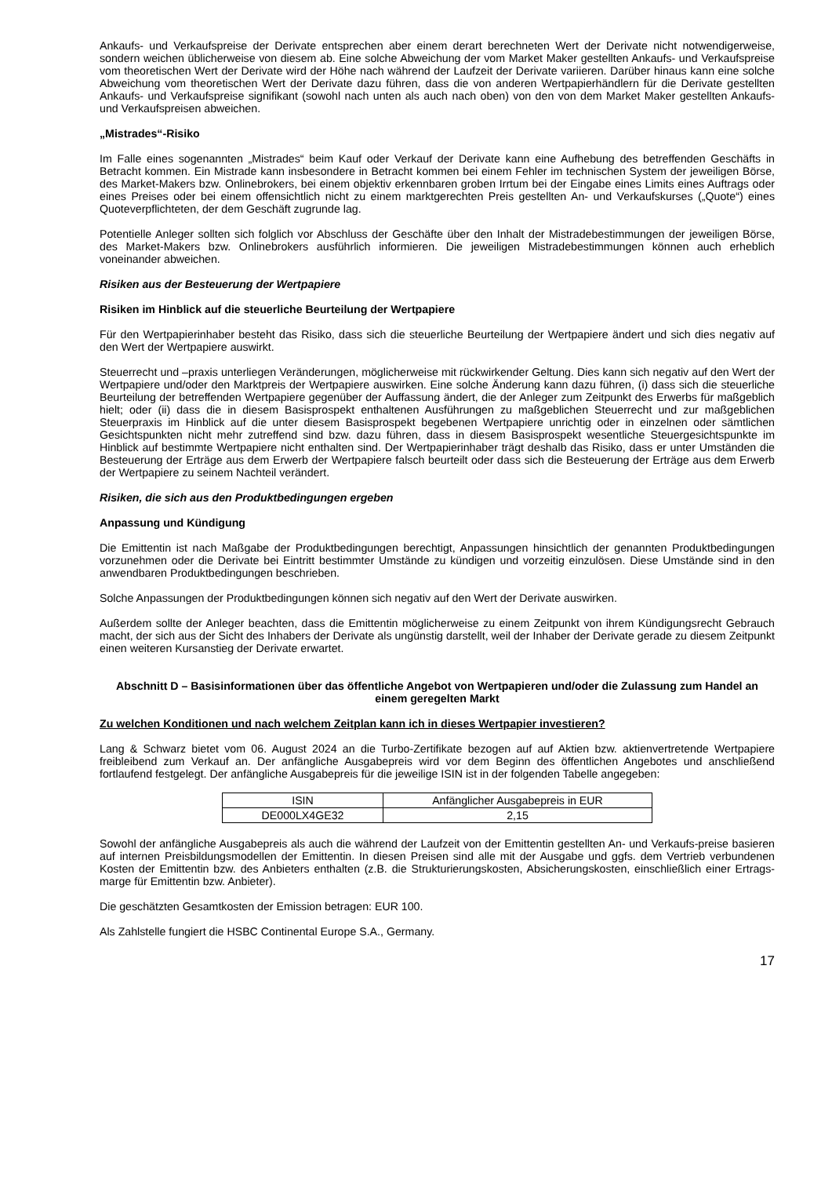Ankaufs- und Verkaufspreise der Derivate entsprechen aber einem derart berechneten Wert der Derivate nicht notwendigerweise, sondern weichen üblicherweise von diesem ab. Eine solche Abweichung der vom Market Maker gestellten Ankaufs- und Verkaufspreise vom theoretischen Wert der Derivate wird der Höhe nach während der Laufzeit der Derivate variieren. Darüber hinaus kann eine solche Abweichung vom theoretischen Wert der Derivate dazu führen, dass die von anderen Wertpapierhändlern für die Derivate gestellten Ankaufs- und Verkaufspreise signifikant (sowohl nach unten als auch nach oben) von den von dem Market Maker gestellten Ankaufs- und Verkaufspreisen abweichen.
„Mistrades“-Risiko
Im Falle eines sogenannten „Mistrades“ beim Kauf oder Verkauf der Derivate kann eine Aufhebung des betreffenden Geschäfts in Betracht kommen. Ein Mistrade kann insbesondere in Betracht kommen bei einem Fehler im technischen System der jeweiligen Börse, des Market-Makers bzw. Onlinebrokers, bei einem objektiv erkennbaren groben Irrtum bei der Eingabe eines Limits eines Auftrags oder eines Preises oder bei einem offensichtlich nicht zu einem marktgerechten Preis gestellten An- und Verkaufskurses („Quote“) eines Quoteverpflichteten, der dem Geschäft zugrunde lag.
Potentielle Anleger sollten sich folglich vor Abschluss der Geschäfte über den Inhalt der Mistradebestimmungen der jeweiligen Börse, des Market-Makers bzw. Onlinebrokers ausführlich informieren. Die jeweiligen Mistradebestimmungen können auch erheblich voneinander abweichen.
Risiken aus der Besteuerung der Wertpapiere
Risiken im Hinblick auf die steuerliche Beurteilung der Wertpapiere
Für den Wertpapierinhaber besteht das Risiko, dass sich die steuerliche Beurteilung der Wertpapiere ändert und sich dies negativ auf den Wert der Wertpapiere auswirkt.
Steuerrecht und –praxis unterliegen Veränderungen, möglicherweise mit rückwirkender Geltung. Dies kann sich negativ auf den Wert der Wertpapiere und/oder den Marktpreis der Wertpapiere auswirken. Eine solche Änderung kann dazu führen, (i) dass sich die steuerliche Beurteilung der betreffenden Wertpapiere gegenüber der Auffassung ändert, die der Anleger zum Zeitpunkt des Erwerbs für maßgeblich hielt; oder (ii) dass die in diesem Basisprospekt enthaltenen Ausführungen zu maßgeblichen Steuerrecht und zur maßgeblichen Steuerpraxis im Hinblick auf die unter diesem Basisprospekt begebenen Wertpapiere unrichtig oder in einzelnen oder sämtlichen Gesichtspunkten nicht mehr zutreffend sind bzw. dazu führen, dass in diesem Basisprospekt wesentliche Steuergesichtspunkte im Hinblick auf bestimmte Wertpapiere nicht enthalten sind. Der Wertpapierinhaber trägt deshalb das Risiko, dass er unter Umständen die Besteuerung der Erträge aus dem Erwerb der Wertpapiere falsch beurteilt oder dass sich die Besteuerung der Erträge aus dem Erwerb der Wertpapiere zu seinem Nachteil verändert.
Risiken, die sich aus den Produktbedingungen ergeben
Anpassung und Kündigung
Die Emittentin ist nach Maßgabe der Produktbedingungen berechtigt, Anpassungen hinsichtlich der genannten Produktbedingungen vorzunehmen oder die Derivate bei Eintritt bestimmter Umstände zu kündigen und vorzeitig einzulösen. Diese Umstände sind in den anwendbaren Produktbedingungen beschrieben.
Solche Anpassungen der Produktbedingungen können sich negativ auf den Wert der Derivate auswirken.
Außerdem sollte der Anleger beachten, dass die Emittentin möglicherweise zu einem Zeitpunkt von ihrem Kündigungsrecht Gebrauch macht, der sich aus der Sicht des Inhabers der Derivate als ungünstig darstellt, weil der Inhaber der Derivate gerade zu diesem Zeitpunkt einen weiteren Kursanstieg der Derivate erwartet.
Abschnitt D – Basisinformationen über das öffentliche Angebot von Wertpapieren und/oder die Zulassung zum Handel an einem geregelten Markt
Zu welchen Konditionen und nach welchem Zeitplan kann ich in dieses Wertpapier investieren?
Lang & Schwarz bietet vom 06. August 2024 an die Turbo-Zertifikate bezogen auf auf Aktien bzw. aktienvertretende Wertpapiere freibleibend zum Verkauf an. Der anfängliche Ausgabepreis wird vor dem Beginn des öffentlichen Angebotes und anschließend fortlaufend festgelegt. Der anfängliche Ausgabepreis für die jeweilige ISIN ist in der folgenden Tabelle angegeben:
| ISIN | Anfänglicher Ausgabepreis in EUR |
| DE000LX4GE32 | 2,15 |
Sowohl der anfängliche Ausgabepreis als auch die während der Laufzeit von der Emittentin gestellten An- und Verkaufs-preise basieren auf internen Preisbildungsmodellen der Emittentin. In diesen Preisen sind alle mit der Ausgabe und ggfs. dem Vertrieb verbundenen Kosten der Emittentin bzw. des Anbieters enthalten (z.B. die Strukturierungskosten, Absicherungskosten, einschließlich einer Ertrags-marge für Emittentin bzw. Anbieter).
Die geschätzten Gesamtkosten der Emission betragen: EUR 100.
Als Zahlstelle fungiert die HSBC Continental Europe S.A., Germany.
17